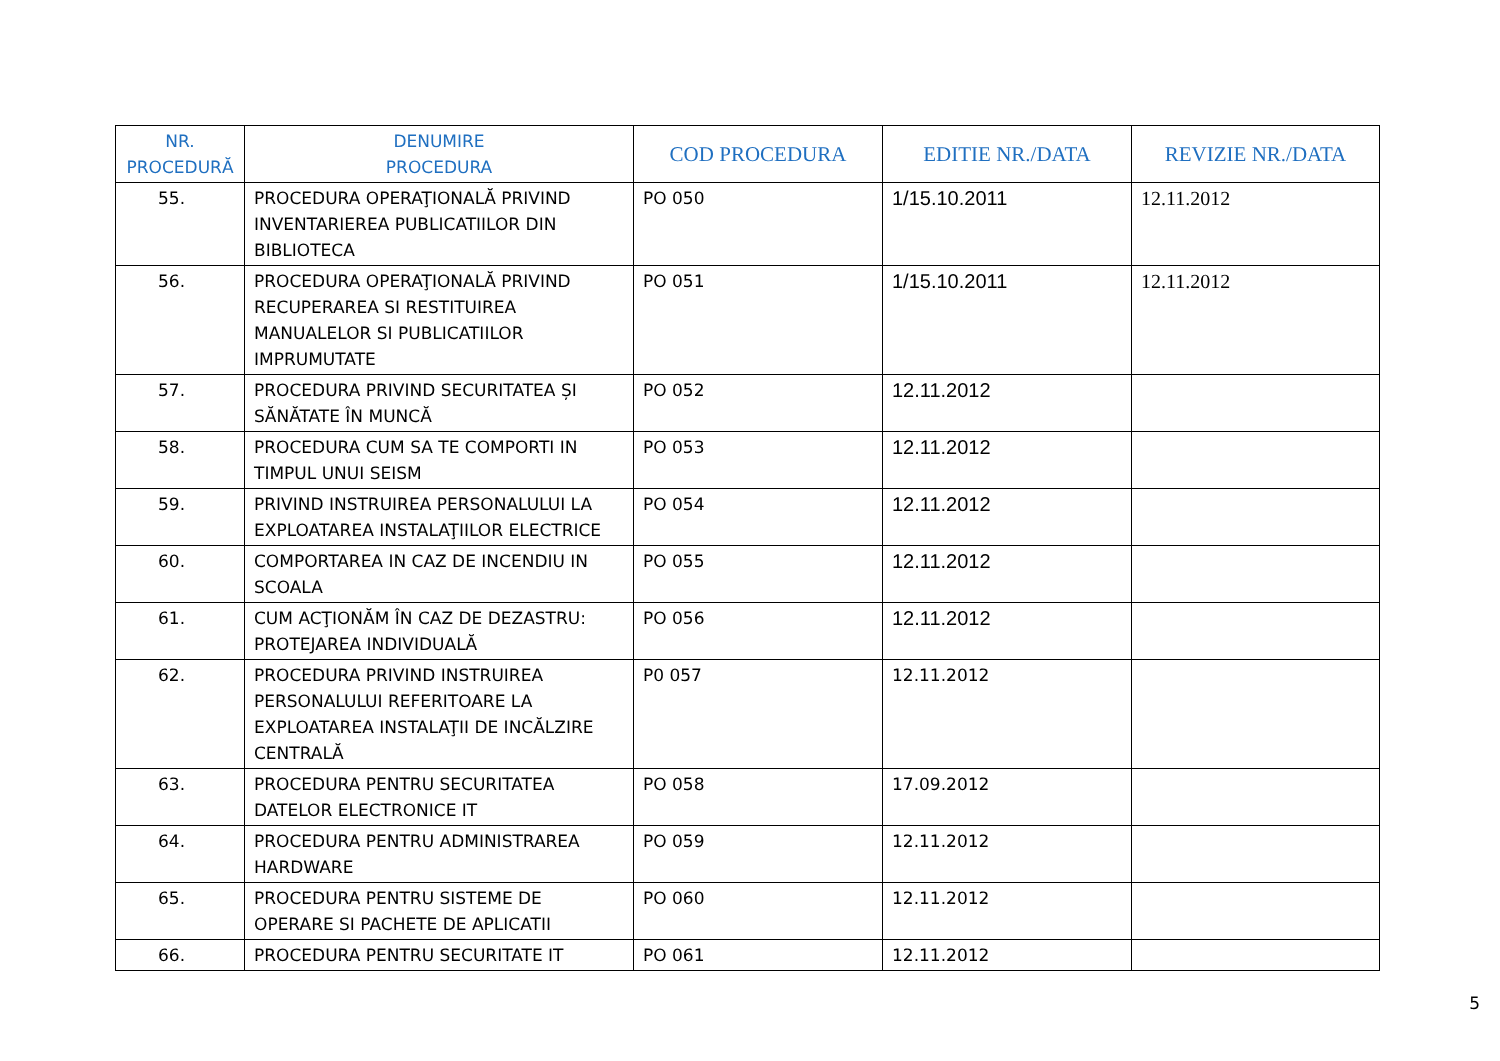| NR. PROCEDURĂ | DENUMIRE PROCEDURA | COD PROCEDURA | EDITIE NR./DATA | REVIZIE NR./DATA |
| --- | --- | --- | --- | --- |
| 55. | PROCEDURA OPERAŢIONALĂ PRIVIND INVENTARIEREA PUBLICATIILOR DIN BIBLIOTECA | PO 050 | 1/15.10.2011 | 12.11.2012 |
| 56. | PROCEDURA OPERAŢIONALĂ PRIVIND RECUPERAREA SI RESTITUIREA MANUALELOR SI PUBLICATIILOR IMPRUMUTATE | PO 051 | 1/15.10.2011 | 12.11.2012 |
| 57. | PROCEDURA PRIVIND SECURITATEA ȘI SĂNĂTATE ÎN MUNCĂ | PO 052 | 12.11.2012 | |
| 58. | PROCEDURA CUM SA TE COMPORTI IN TIMPUL UNUI SEISM | PO 053 | 12.11.2012 | |
| 59. | PRIVIND INSTRUIREA PERSONALULUI LA EXPLOATAREA INSTALAŢIILOR ELECTRICE | PO 054 | 12.11.2012 | |
| 60. | COMPORTAREA IN CAZ DE INCENDIU IN SCOALA | PO 055 | 12.11.2012 | |
| 61. | CUM ACŢIONĂM ÎN CAZ DE DEZASTRU: PROTEJAREA INDIVIDUALĂ | PO 056 | 12.11.2012 | |
| 62. | PROCEDURA PRIVIND INSTRUIREA PERSONALULUI REFERITOARE LA EXPLOATAREA INSTALAŢII DE INCĂLZIRE CENTRALĂ | P0 057 | 12.11.2012 | |
| 63. | PROCEDURA PENTRU SECURITATEA DATELOR ELECTRONICE IT | PO 058 | 17.09.2012 | |
| 64. | PROCEDURA PENTRU ADMINISTRAREA HARDWARE | PO 059 | 12.11.2012 | |
| 65. | PROCEDURA PENTRU SISTEME DE OPERARE SI PACHETE DE APLICATII | PO 060 | 12.11.2012 | |
| 66. | PROCEDURA PENTRU SECURITATE IT | PO 061 | 12.11.2012 | |
5